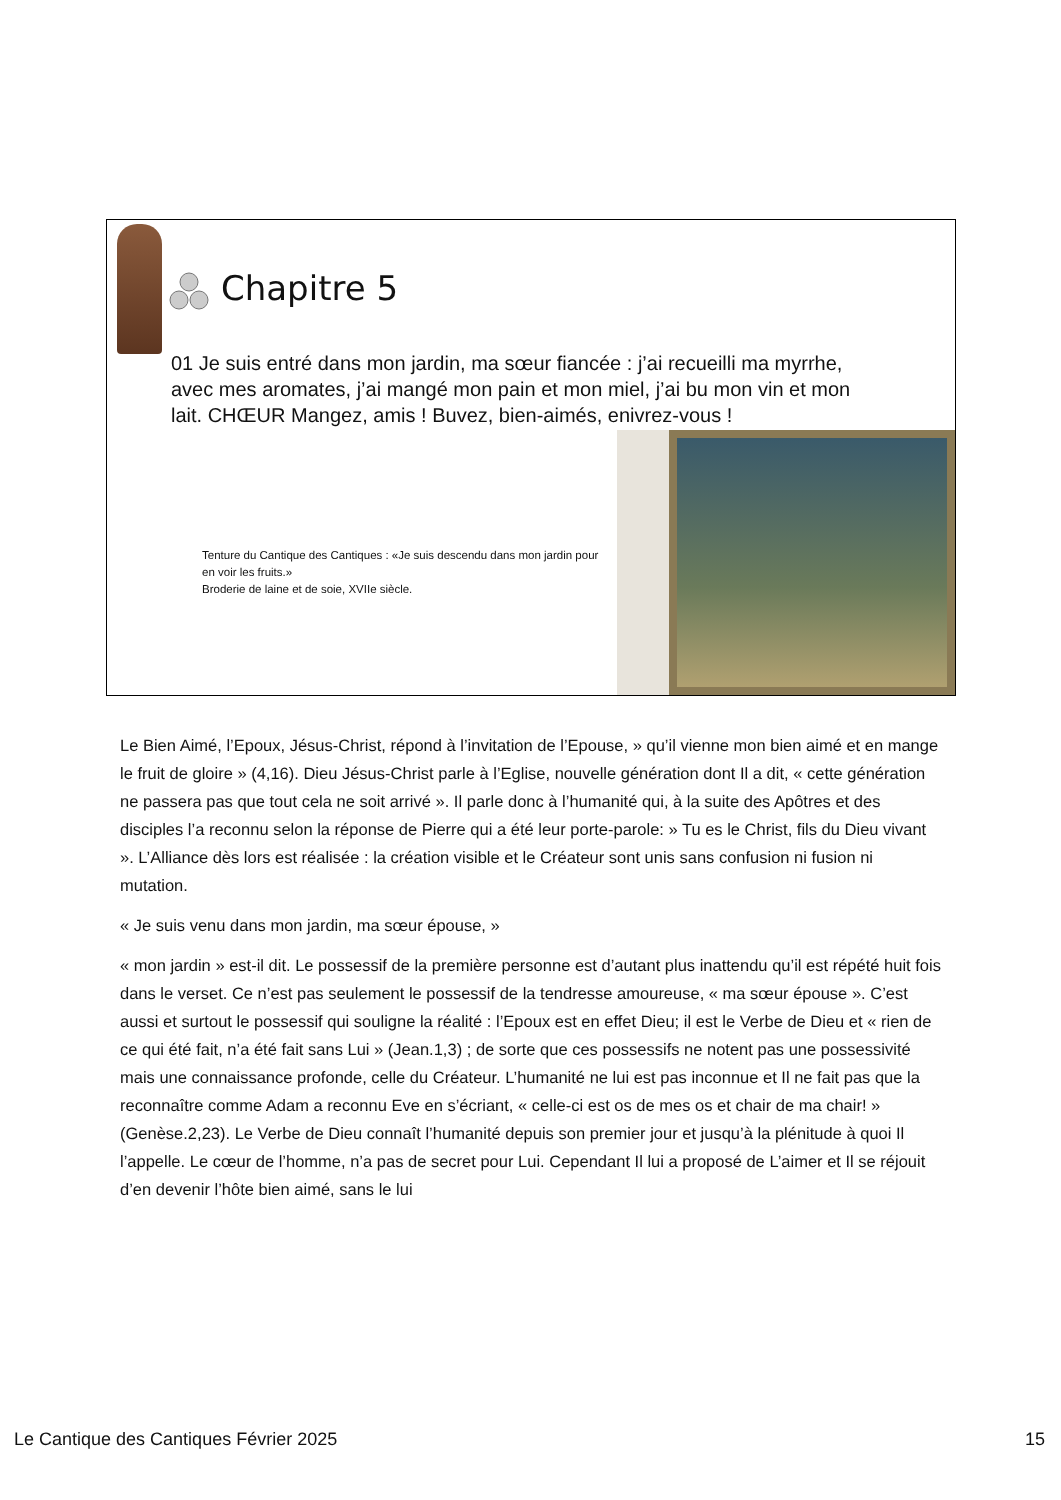Chapitre 5
01 Je suis entré dans mon jardin, ma sœur fiancée : j’ai recueilli ma myrrhe, avec mes aromates, j’ai mangé mon pain et mon miel, j’ai bu mon vin et mon lait. CHŒUR Mangez, amis ! Buvez, bien-aimés, enivrez-vous !
Tenture du Cantique des Cantiques : «Je suis descendu dans mon jardin pour en voir les fruits.»
Broderie de laine et de soie, XVIIe siècle.
Le Bien Aimé, l’Epoux, Jésus-Christ, répond à l’invitation de l’Epouse, » qu’il vienne mon bien aimé et en mange le fruit de gloire » (4,16). Dieu Jésus-Christ parle à l’Eglise, nouvelle génération dont Il a dit, « cette génération ne passera pas que tout cela ne soit arrivé ». Il parle donc à l’humanité qui, à la suite des Apôtres et des disciples l’a reconnu selon la réponse de Pierre qui a été leur porte-parole: » Tu es le Christ, fils du Dieu vivant ». L’Alliance dès lors est réalisée : la création visible et le Créateur sont unis sans confusion ni fusion ni mutation.
« Je suis venu dans mon jardin, ma sœur épouse, »
« mon jardin » est-il dit. Le possessif de la première personne est d’autant plus inattendu qu’il est répété huit fois dans le verset. Ce n’est pas seulement le possessif de la tendresse amoureuse, « ma sœur épouse ». C’est aussi et surtout le possessif qui souligne la réalité : l’Epoux est en effet Dieu; il est le Verbe de Dieu et « rien de ce qui été fait, n’a été fait sans Lui » (Jean.1,3) ; de sorte que ces possessifs ne notent pas une possessivité mais une connaissance profonde, celle du Créateur. L’humanité ne lui est pas inconnue et Il ne fait pas que la reconnaître comme Adam a reconnu Eve en s’écriant, « celle-ci est os de mes os et chair de ma chair! » (Genèse.2,23). Le Verbe de Dieu connaît l’humanité depuis son premier jour et jusqu’à la plénitude à quoi Il l’appelle. Le cœur de l’homme, n’a pas de secret pour Lui. Cependant Il lui a proposé de L’aimer et Il se réjouit d’en devenir l’hôte bien aimé, sans le lui
Le Cantique des Cantiques Février 2025 15